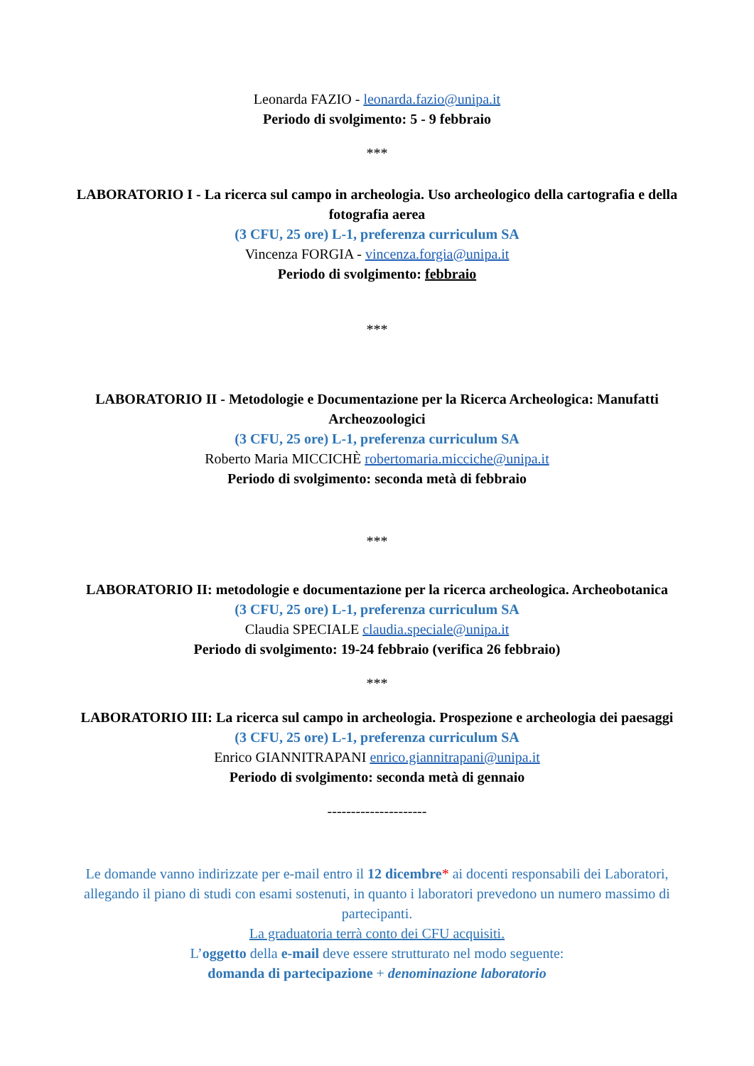Leonarda FAZIO - leonarda.fazio@unipa.it
Periodo di svolgimento: 5 - 9 febbraio
***
LABORATORIO I - La ricerca sul campo in archeologia. Uso archeologico della cartografia e della fotografia aerea
(3 CFU, 25 ore) L-1, preferenza curriculum SA
Vincenza FORGIA - vincenza.forgia@unipa.it
Periodo di svolgimento: febbraio
***
LABORATORIO II - Metodologie e Documentazione per la Ricerca Archeologica: Manufatti Archeozoologici
(3 CFU, 25 ore) L-1, preferenza curriculum SA
Roberto Maria MICCICHÈ robertomaria.micciche@unipa.it
Periodo di svolgimento: seconda metà di febbraio
***
LABORATORIO II: metodologie e documentazione per la ricerca archeologica. Archeobotanica
(3 CFU, 25 ore) L-1, preferenza curriculum SA
Claudia SPECIALE claudia.speciale@unipa.it
Periodo di svolgimento: 19-24 febbraio (verifica 26 febbraio)
***
LABORATORIO III: La ricerca sul campo in archeologia. Prospezione e archeologia dei paesaggi
(3 CFU, 25 ore) L-1, preferenza curriculum SA
Enrico GIANNITRAPANI enrico.giannitrapani@unipa.it
Periodo di svolgimento: seconda metà di gennaio
---------------------
Le domande vanno indirizzate per e-mail entro il 12 dicembre* ai docenti responsabili dei Laboratori, allegando il piano di studi con esami sostenuti, in quanto i laboratori prevedono un numero massimo di partecipanti.
La graduatoria terrà conto dei CFU acquisiti.
L’oggetto della e-mail deve essere strutturato nel modo seguente:
domanda di partecipazione + denominazione laboratorio